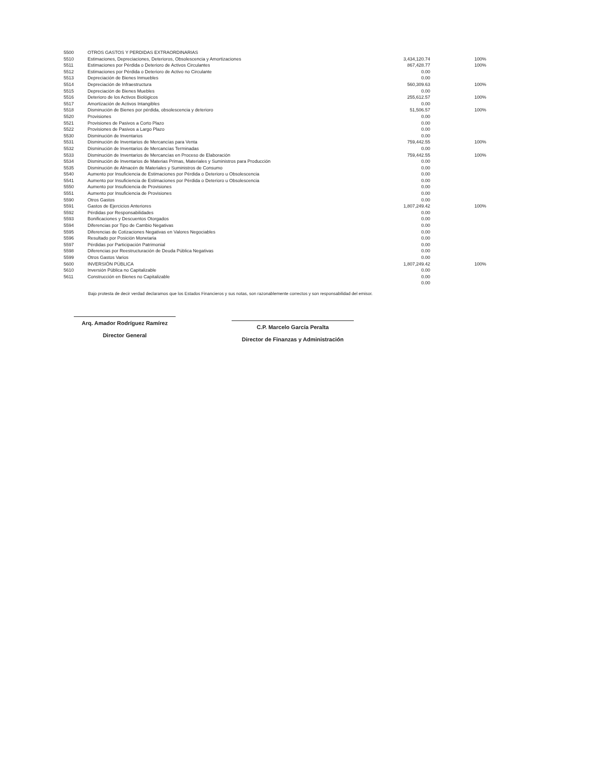| 5500 | OTROS GASTOS Y PERDIDAS EXTRAORDINARIAS | | |
| 5510 | Estimaciones, Depreciaciones, Deterioros, Obsolescencia y Amortizaciones | 3,434,120.74 | 100% |
| 5511 | Estimaciones por Pérdida o Deterioro de Activos Circulantes | 867,428.77 | 100% |
| 5512 | Estimaciones por Pérdida o Deterioro de Activo no Circulante | 0.00 | |
| 5513 | Depreciación de Bienes Inmuebles | 0.00 | |
| 5514 | Depreciación de Infraestructura | 560,309.63 | 100% |
| 5515 | Depreciación de Bienes Muebles | 0.00 | |
| 5516 | Deterioro de los Activos Biológicos | 255,612.57 | 100% |
| 5517 | Amortización de Activos Intangibles | 0.00 | |
| 5518 | Disminución de Bienes por pérdida, obsolescencia y deterioro | 51,506.57 | 100% |
| 5520 | Provisiones | 0.00 | |
| 5521 | Provisiones de Pasivos a Corto Plazo | 0.00 | |
| 5522 | Provisiones de Pasivos a Largo Plazo | 0.00 | |
| 5530 | Disminución de Inventarios | 0.00 | |
| 5531 | Disminución de Inventarios de Mercancías para Venta | 759,442.55 | 100% |
| 5532 | Disminución de Inventarios de Mercancías Terminadas | 0.00 | |
| 5533 | Disminución de Inventarios de Mercancías en Proceso de Elaboración | 759,442.55 | 100% |
| 5534 | Disminución de Inventarios de Materias Primas, Materiales y Suministros para Producción | 0.00 | |
| 5535 | Disminución de Almacén de Materiales y Suministros de Consumo | 0.00 | |
| 5540 | Aumento por Insuficiencia de Estimaciones por Pérdida o Deterioro u Obsolescencia | 0.00 | |
| 5541 | Aumento por Insuficiencia de Estimaciones por Pérdida o Deterioro u Obsolescencia | 0.00 | |
| 5550 | Aumento por Insuficiencia de Provisiones | 0.00 | |
| 5551 | Aumento por Insuficiencia de Provisiones | 0.00 | |
| 5590 | Otros Gastos | 0.00 | |
| 5591 | Gastos de Ejercicios Anteriores | 1,807,249.42 | 100% |
| 5592 | Pérdidas por Responsabilidades | 0.00 | |
| 5593 | Bonificaciones y Descuentos Otorgados | 0.00 | |
| 5594 | Diferencias por Tipo de Cambio Negativas | 0.00 | |
| 5595 | Diferencias de Cotizaciones Negativas en Valores Negociables | 0.00 | |
| 5596 | Resultado por Posición Monetaria | 0.00 | |
| 5597 | Pérdidas por Participación Patrimonial | 0.00 | |
| 5598 | Diferencias por Reestructuración de Deuda Pública Negativas | 0.00 | |
| 5599 | Otros Gastos Varios | 0.00 | |
| 5600 | INVERSIÓN PÚBLICA | 1,807,249.42 | 100% |
| 5610 | Inversión Pública no Capitalizable | 0.00 | |
| 5611 | Construcción en Bienes no Capitalizable | 0.00 | |
| | | 0.00 | |
Bajo protesta de decir verdad declaramos que los Estados Financieros y sus notas, son razonablemente correctos y son responsabilidad del emisor.
Arq. Amador Rodríguez Ramírez
Director General
C.P. Marcelo García Peralta
Director de Finanzas y Administración